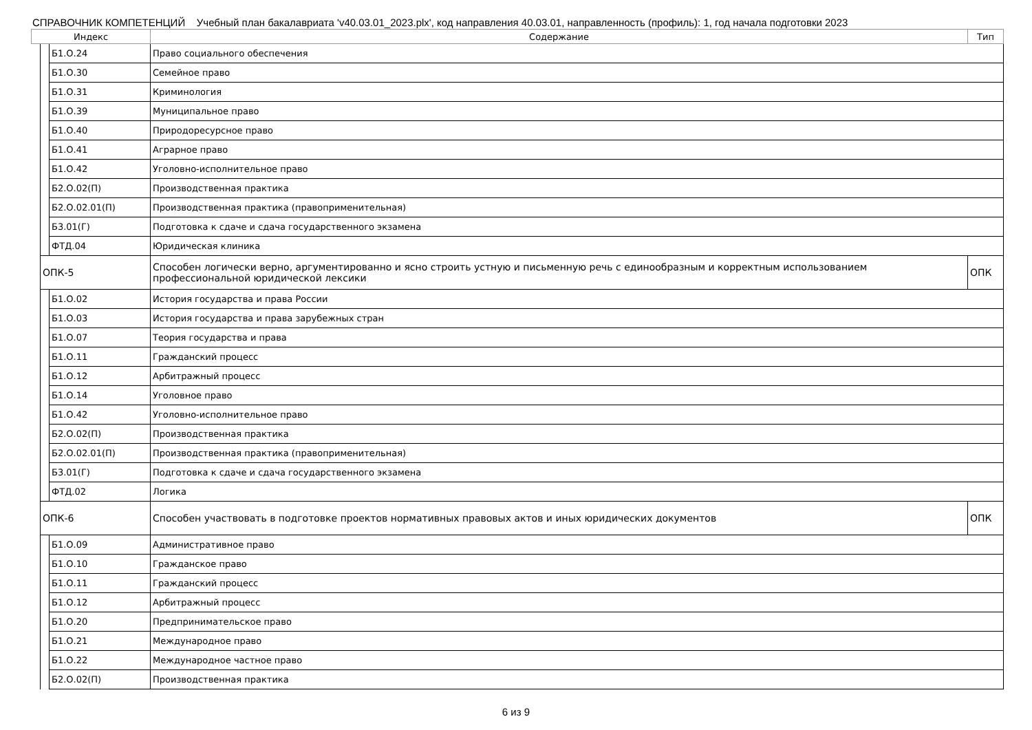СПРАВОЧНИК КОМПЕТЕНЦИЙ Учебный план бакалавриата 'v40.03.01_2023.plx', код направления 40.03.01, направленность (профиль): 1, год начала подготовки 2023
| Индекс | | | Содержание | Тип |
| --- | --- | --- | --- | --- |
| | | Б1.О.24 | Право социального обеспечения | |
| | | Б1.О.30 | Семейное право | |
| | | Б1.О.31 | Криминология | |
| | | Б1.О.39 | Муниципальное право | |
| | | Б1.О.40 | Природоресурсное право | |
| | | Б1.О.41 | Аграрное право | |
| | | Б1.О.42 | Уголовно-исполнительное право | |
| | | Б2.О.02(П) | Производственная практика | |
| | | Б2.О.02.01(П) | Производственная практика (правоприменительная) | |
| | | Б3.01(Г) | Подготовка к сдаче и сдача государственного экзамена | |
| | | ФТД.04 | Юридическая клиника | |
| | ОПК-5 | | Способен логически верно, аргументированно и ясно строить устную и письменную речь с единообразным и корректным использованием профессиональной юридической лексики | ОПК |
| | | Б1.О.02 | История государства и права России | |
| | | Б1.О.03 | История государства и права зарубежных стран | |
| | | Б1.О.07 | Теория государства и права | |
| | | Б1.О.11 | Гражданский процесс | |
| | | Б1.О.12 | Арбитражный процесс | |
| | | Б1.О.14 | Уголовное право | |
| | | Б1.О.42 | Уголовно-исполнительное право | |
| | | Б2.О.02(П) | Производственная практика | |
| | | Б2.О.02.01(П) | Производственная практика (правоприменительная) | |
| | | Б3.01(Г) | Подготовка к сдаче и сдача государственного экзамена | |
| | | ФТД.02 | Логика | |
| | ОПК-6 | | Способен участвовать в подготовке проектов нормативных правовых актов и иных юридических документов | ОПК |
| | | Б1.О.09 | Административное право | |
| | | Б1.О.10 | Гражданское право | |
| | | Б1.О.11 | Гражданский процесс | |
| | | Б1.О.12 | Арбитражный процесс | |
| | | Б1.О.20 | Предпринимательское право | |
| | | Б1.О.21 | Международное право | |
| | | Б1.О.22 | Международное частное право | |
| | | Б2.О.02(П) | Производственная практика | |
6 из 9